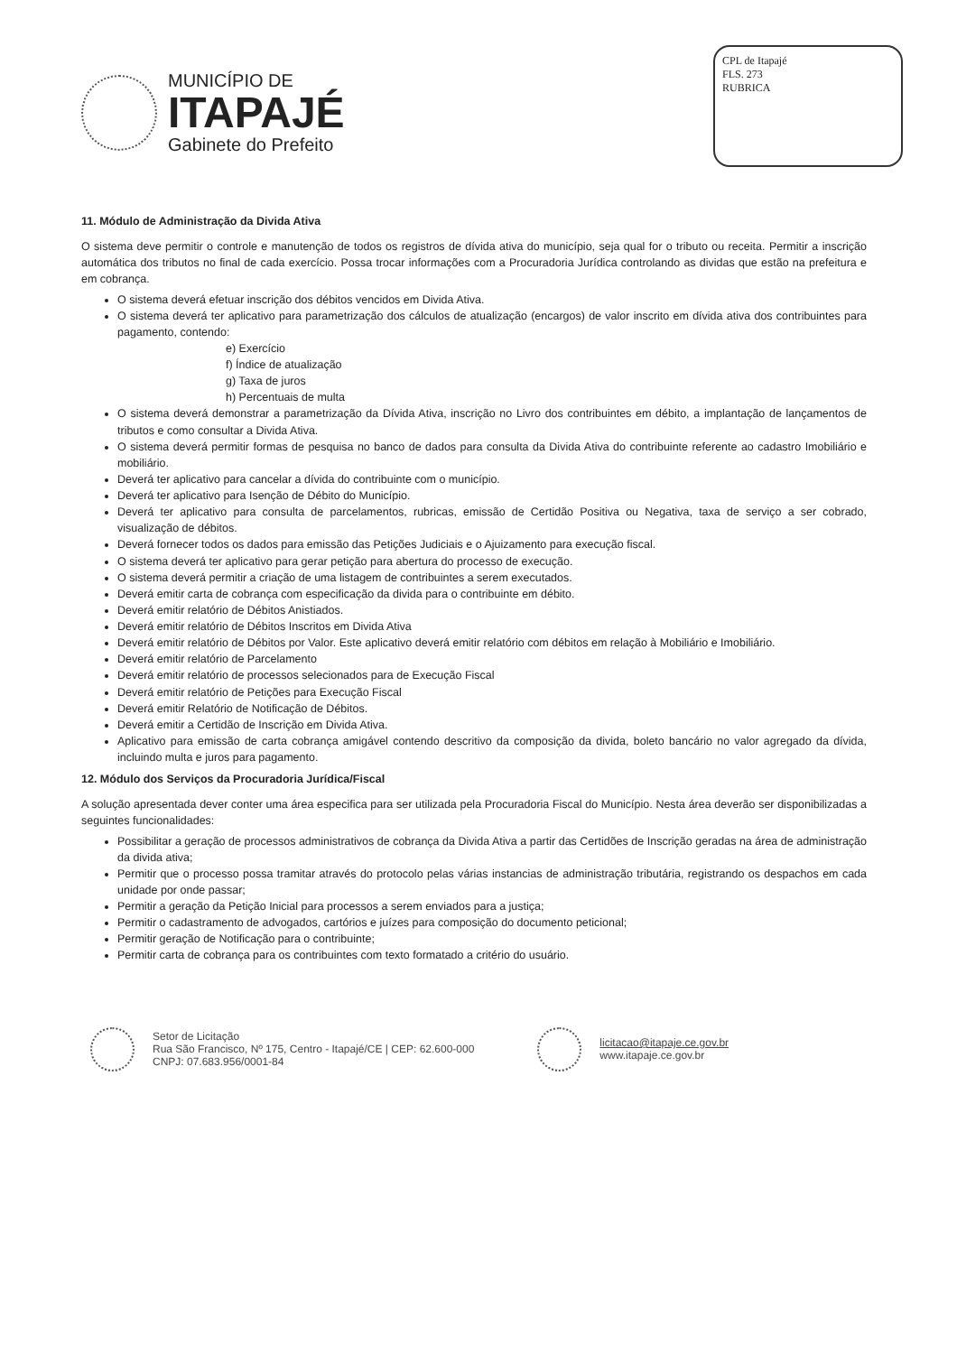MUNICÍPIO DE
ITAPAJÉ
Gabinete do Prefeito
CPL de Itapajé
FLS. 273
RUBRICA
11. Módulo de Administração da Divida Ativa
O sistema deve permitir o controle e manutenção de todos os registros de dívida ativa do município, seja qual for o tributo ou receita. Permitir a inscrição automática dos tributos no final de cada exercício. Possa trocar informações com a Procuradoria Jurídica controlando as dividas que estão na prefeitura e em cobrança.
O sistema deverá efetuar inscrição dos débitos vencidos em Divida Ativa.
O sistema deverá ter aplicativo para parametrização dos cálculos de atualização (encargos) de valor inscrito em dívida ativa dos contribuintes para pagamento, contendo:
e) Exercício
f) Índice de atualização
g) Taxa de juros
h) Percentuais de multa
O sistema deverá demonstrar a parametrização da Dívida Ativa, inscrição no Livro dos contribuintes em débito, a implantação de lançamentos de tributos e como consultar a Divida Ativa.
O sistema deverá permitir formas de pesquisa no banco de dados para consulta da Divida Ativa do contribuinte referente ao cadastro Imobiliário e mobiliário.
Deverá ter aplicativo para cancelar a dívida do contribuinte com o município.
Deverá ter aplicativo para Isenção de Débito do Município.
Deverá ter aplicativo para consulta de parcelamentos, rubricas, emissão de Certidão Positiva ou Negativa, taxa de serviço a ser cobrado, visualização de débitos.
Deverá fornecer todos os dados para emissão das Petições Judiciais e o Ajuizamento para execução fiscal.
O sistema deverá ter aplicativo para gerar petição para abertura do processo de execução.
O sistema deverá permitir a criação de uma listagem de contribuintes a serem executados.
Deverá emitir carta de cobrança com especificação da divida para o contribuinte em débito.
Deverá emitir relatório de Débitos Anistiados.
Deverá emitir relatório de Débitos Inscritos em Divida Ativa
Deverá emitir relatório de Débitos por Valor. Este aplicativo deverá emitir relatório com débitos em relação à Mobiliário e Imobiliário.
Deverá emitir relatório de Parcelamento
Deverá emitir relatório de processos selecionados para de Execução Fiscal
Deverá emitir relatório de Petições para Execução Fiscal
Deverá emitir Relatório de Notificação de Débitos.
Deverá emitir a Certidão de Inscrição em Divida Ativa.
Aplicativo para emissão de carta cobrança amigável contendo descritivo da composição da divida, boleto bancário no valor agregado da dívida, incluindo multa e juros para pagamento.
12. Módulo dos Serviços da Procuradoria Jurídica/Fiscal
A solução apresentada dever conter uma área especifica para ser utilizada pela Procuradoria Fiscal do Município. Nesta área deverão ser disponibilizadas a seguintes funcionalidades:
Possibilitar a geração de processos administrativos de cobrança da Divida Ativa a partir das Certidões de Inscrição geradas na área de administração da divida ativa;
Permitir que o processo possa tramitar através do protocolo pelas várias instancias de administração tributária, registrando os despachos em cada unidade por onde passar;
Permitir a geração da Petição Inicial para processos a serem enviados para a justiça;
Permitir o cadastramento de advogados, cartórios e juízes para composição do documento peticional;
Permitir geração de Notificação para o contribuinte;
Permitir carta de cobrança para os contribuintes com texto formatado a critério do usuário.
Setor de Licitação
Rua São Francisco, Nº 175, Centro - Itapajé/CE | CEP: 62.600-000
CNPJ: 07.683.956/0001-84
licitacao@itapaje.ce.gov.br
www.itapaje.ce.gov.br